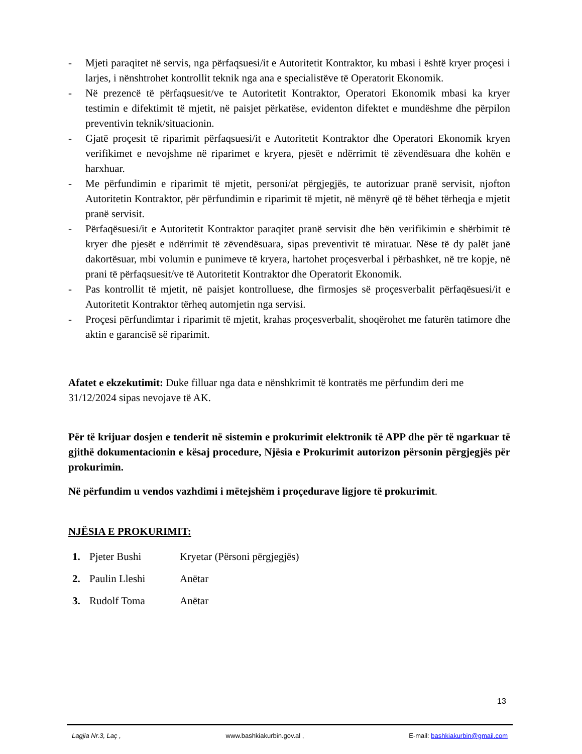- Mjeti paraqitet në servis, nga përfaqsuesi/it e Autoritetit Kontraktor, ku mbasi i është kryer proçesi i larjes, i nënshtrohet kontrollit teknik nga ana e specialistëve të Operatorit Ekonomik.
- Në prezencë të përfaqsuesit/ve te Autoritetit Kontraktor, Operatori Ekonomik mbasi ka kryer testimin e difektimit të mjetit, në paisjet përkatëse, evidenton difektet e mundëshme dhe përpilon preventivin teknik/situacionin.
- Gjatë proçesit të riparimit përfaqsuesi/it e Autoritetit Kontraktor dhe Operatori Ekonomik kryen verifikimet e nevojshme në riparimet e kryera, pjesët e ndërrimit të zëvendësuara dhe kohën e harxhuar.
- Me përfundimin e riparimit të mjetit, personi/at përgjegjës, te autorizuar pranë servisit, njofton Autoritetin Kontraktor, për përfundimin e riparimit të mjetit, në mënyrë që të bëhet tërheqja e mjetit pranë servisit.
- Përfaqësuesi/it e Autoritetit Kontraktor paraqitet pranë servisit dhe bën verifikimin e shërbimit të kryer dhe pjesët e ndërrimit të zëvendësuara, sipas preventivit të miratuar. Nëse të dy palët janë dakortësuar, mbi volumin e punimeve të kryera, hartohet proçesverbal i përbashket, në tre kopje, në prani të përfaqsuesit/ve të Autoritetit Kontraktor dhe Operatorit Ekonomik.
- Pas kontrollit të mjetit, në paisjet kontrolluese, dhe firmosjes së proçesverbalit përfaqësuesi/it e Autoritetit Kontraktor tërheq automjetin nga servisi.
- Proçesi përfundimtar i riparimit të mjetit, krahas proçesverbalit, shoqërohet me faturën tatimore dhe aktin e garancisë së riparimit.
Afatet e ekzekutimit: Duke filluar nga data e nënshkrimit të kontratës me përfundim deri me 31/12/2024 sipas nevojave të AK.
Për të krijuar dosjen e tenderit në sistemin e prokurimit elektronik të APP dhe për të ngarkuar të gjithë dokumentacionin e kësaj procedure, Njësia e Prokurimit autorizon përsonin përgjegjës për prokurimin.
Në përfundim u vendos vazhdimi i mëtejshëm i proçedurave ligjore të prokurimit.
NJËSIA E PROKURIMIT:
1. Pjeter Bushi Kryetar (Përsoni përgjegjës)
2. Paulin Lleshi Anëtar
3. Rudolf Toma Anëtar
13
Lagjia Nr.3, Laç , www.bashkiakurbin.gov.al , E-mail: bashkiakurbin@gmail.com